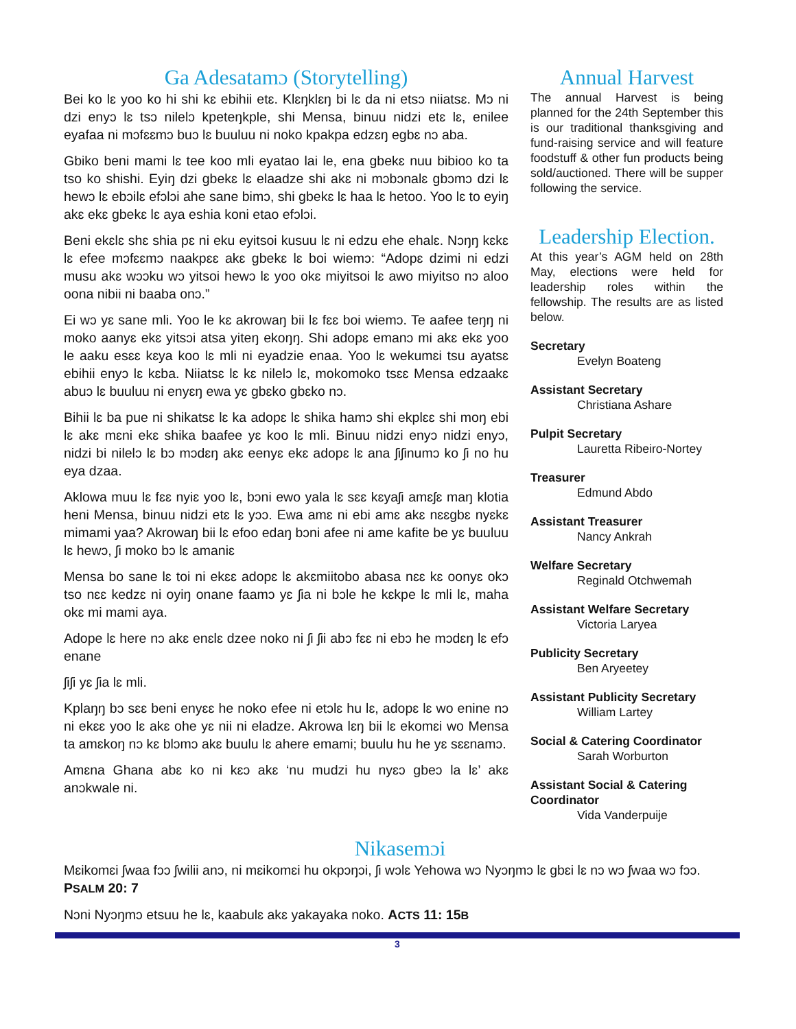Ga Adesatamɔ (Storytelling)
Bei ko lɛ yoo ko hi shi kɛ ebihii etɛ. Klɛŋklɛŋ bi lɛ da ni etsɔ niiatsɛ. Mɔ ni dzi enyɔ lɛ tsɔ nilelɔ kpeteŋkple, shi Mensa, binuu nidzi etɛ lɛ, enilee eyafaa ni mɔfɛɛmɔ buɔ lɛ buuluu ni noko kpakpa edzɛŋ egbɛ nɔ aba.
Gbiko beni mami lɛ tee koo mli eyatao lai le, ena gbekɛ nuu bibioo ko ta tso ko shishi. Eyiŋ dzi gbekɛ lɛ elaadze shi akɛ ni mɔbɔnalɛ gbɔmɔ dzi lɛ hewɔ lɛ ebɔilɛ efɔlɔi ahe sane bimɔ, shi gbekɛ lɛ haa lɛ hetoo. Yoo lɛ to eyiŋ akɛ ekɛ gbekɛ lɛ aya eshia koni etao efɔlɔi.
Beni ekɛlɛ shɛ shia pɛ ni eku eyitsoi kusuu lɛ ni edzu ehe ehalɛ. Nɔŋŋ kɛkɛ lɛ efee mɔfɛɛmɔ naakpɛɛ akɛ gbekɛ lɛ boi wiemɔ: “Adopɛ dzimi ni edzi musu akɛ wɔɔku wɔ yitsoi hewɔ lɛ yoo okɛ miyitsoi lɛ awo miyitso nɔ aloo oona nibii ni baaba onɔ.”
Ei wɔ yɛ sane mli. Yoo le kɛ akrowaŋ bii lɛ fɛɛ boi wiemɔ. Te aafee teŋŋ ni moko aanyɛ ekɛ yitsɔi atsa yiteŋ ekoŋŋ. Shi adopɛ emanɔ mi akɛ ekɛ yoo le aaku esɛɛ kɛya koo lɛ mli ni eyadzie enaa. Yoo lɛ wekumɛi tsu ayatsɛ ebihii enyɔ lɛ kɛba. Niiatsɛ lɛ kɛ nilelɔ lɛ, mokomoko tsɛɛ Mensa edzaakɛ abuɔ lɛ buuluu ni enyɛŋ ewa yɛ gbɛko gbɛko nɔ.
Bihii lɛ ba pue ni shikatsɛ lɛ ka adopɛ lɛ shika hamɔ shi ekplɛɛ shi moŋ ebi lɛ akɛ mɛni ekɛ shika baafee yɛ koo lɛ mli. Binuu nidzi enyɔ nidzi enyɔ, nidzi bi nilelɔ lɛ bɔ mɔdɛŋ akɛ eenyɛ ekɛ adopɛ lɛ ana ʃiʃinumɔ ko ʃi no hu eya dzaa.
Aklowa muu lɛ fɛɛ nyiɛ yoo lɛ, bɔni ewo yala lɛ sɛɛ kɛyaʃi amɛʃɛ maŋ klotia heni Mensa, binuu nidzi etɛ lɛ yɔɔ. Ewa amɛ ni ebi amɛ akɛ nɛɛgbɛ nyɛkɛ mimami yaa? Akrowaŋ bii lɛ efoo edaŋ bɔni afee ni ame kafite be yɛ buuluu lɛ hewɔ, ʃi moko bɔ lɛ amaniɛ
Mensa bo sane lɛ toi ni ekɛɛ adopɛ lɛ akɛmiitobo abasa nɛɛ kɛ oonyɛ okɔ tso nɛɛ kedzɛ ni oyiŋ onane faamɔ yɛ ʃia ni bɔle he kɛkpe lɛ mli lɛ, maha okɛ mi mami aya.
Adope lɛ here nɔ akɛ enɛlɛ dzee noko ni ʃi ʃii abɔ fɛɛ ni ebɔ he mɔdɛŋ lɛ efɔ enane
ʃiʃi yɛ ʃia lɛ mli.
Kplaŋŋ bɔ sɛɛ beni enyɛɛ he noko efee ni etɔlɛ hu lɛ, adopɛ lɛ wo enine nɔ ni ekɛɛ yoo lɛ akɛ ohe yɛ nii ni eladze. Akrowa lɛŋ bii lɛ ekomɛi wo Mensa ta amɛkoŋ nɔ kɛ blɔmɔ akɛ buulu lɛ ahere emami; buulu hu he yɛ sɛɛnamɔ.
Amɛna Ghana abɛ ko ni kɛɔ akɛ ‘nu mudzi hu nyɛɔ gbeɔ la lɛ’ akɛ anɔkwale ni.
Annual Harvest
The annual Harvest is being planned for the 24th September this is our traditional thanksgiving and fund-raising service and will feature foodstuff & other fun products being sold/auctioned. There will be supper following the service.
Leadership Election.
At this year’s AGM held on 28th May, elections were held for leadership roles within the fellowship. The results are as listed below.
Secretary
Evelyn Boateng
Assistant Secretary
Christiana Ashare
Pulpit Secretary
Lauretta Ribeiro-Nortey
Treasurer
Edmund Abdo
Assistant Treasurer
Nancy Ankrah
Welfare Secretary
Reginald Otchwemah
Assistant Welfare Secretary
Victoria Laryea
Publicity Secretary
Ben Aryeetey
Assistant Publicity Secretary
William Lartey
Social & Catering Coordinator
Sarah Worburton
Assistant Social & Catering Coordinator
Vida Vanderpuije
Nikasemɔi
Mɛikomɛi ʃwaa fɔɔ ʃwilii anɔ, ni mɛikomɛi hu okpɔŋɔi, ʃi wɔlɛ Yehowa wɔ Nyɔŋmɔ lɛ gbɛi lɛ nɔ wɔ ʃwaa wɔ fɔɔ. PSALM 20: 7
Nɔni Nyɔŋmɔ etsuu he lɛ, kaabulɛ akɛ yakayaka noko. ACTS 11: 15B
3